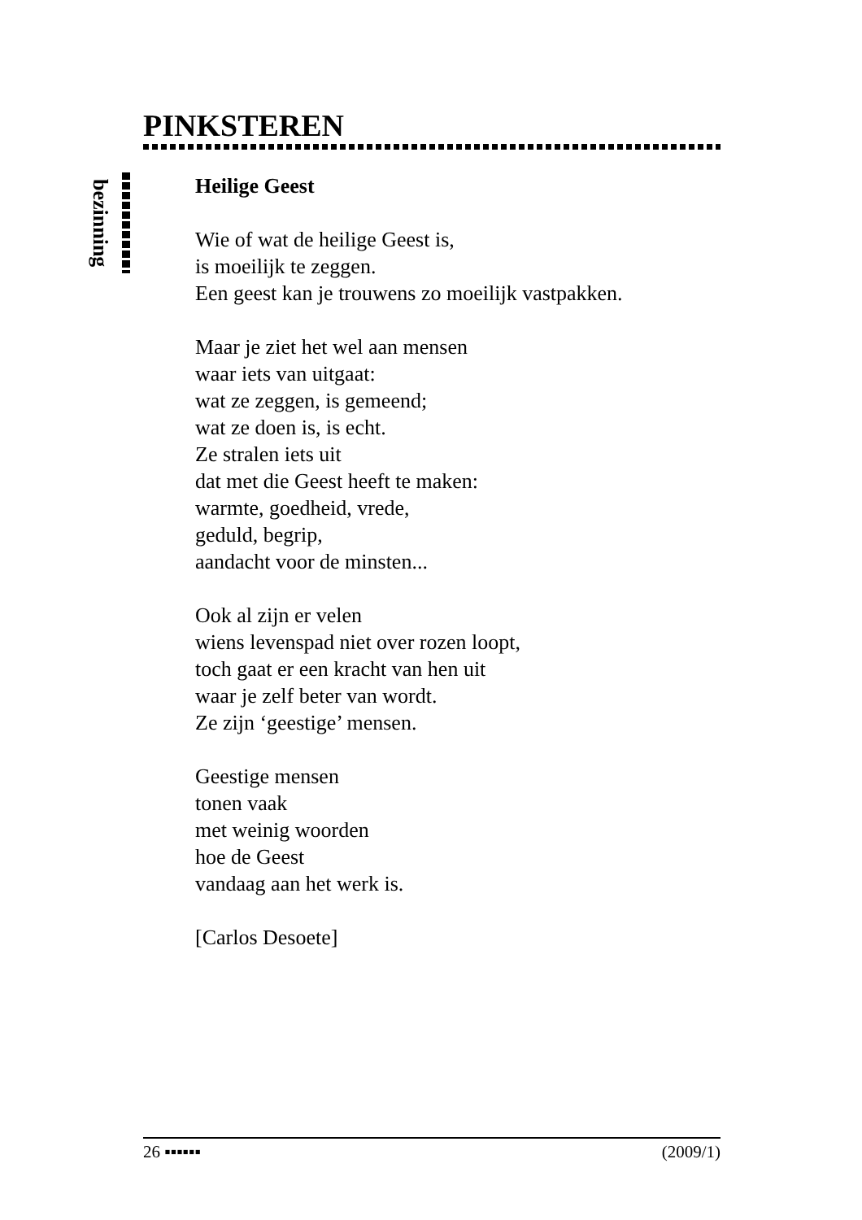PINKSTEREN
bezinning
Heilige Geest
Wie of wat de heilige Geest is,
is moeilijk te zeggen.
Een geest kan je trouwens zo moeilijk vastpakken.
Maar je ziet het wel aan mensen
waar iets van uitgaat:
wat ze zeggen, is gemeend;
wat ze doen is, is echt.
Ze stralen iets uit
dat met die Geest heeft te maken:
warmte, goedheid, vrede,
geduld, begrip,
aandacht voor de minsten...
Ook al zijn er velen
wiens levenspad niet over rozen loopt,
toch gaat er een kracht van hen uit
waar je zelf beter van wordt.
Ze zijn ‘geestige’ mensen.
Geestige mensen
tonen vaak
met weinig woorden
hoe de Geest
vandaag aan het werk is.
[Carlos Desoete]
26 ▪▪▪▪▪▪ (2009/1)